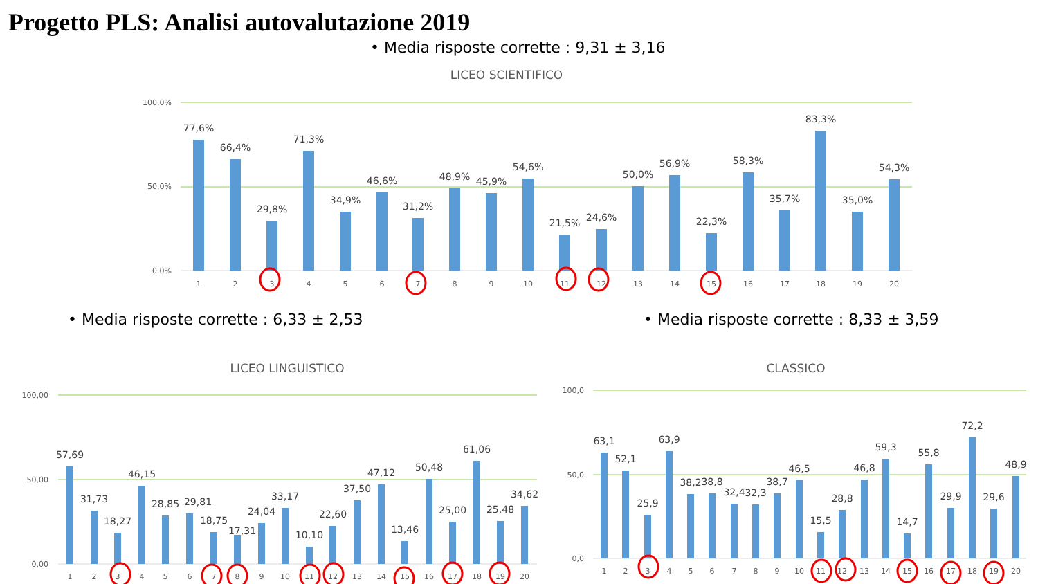Progetto PLS: Analisi autovalutazione 2019
• Media risposte corrette : 9,31 ± 3,16
LICEO SCIENTIFICO
100,0%
50,0%
0,0%
77,6%
1
66,4%
2
29,8%
3
71,3%
4
34,9%
5
46,6%
6
31,2%
7
48,9%
8
45,9%
9
54,6%
10
21,5%
11
24,6%
12
50,0%
13
56,9%
14
22,3%
15
58,3%
16
35,7%
17
83,3%
18
35,0%
19
54,3%
20
• Media risposte corrette : 6,33 ± 2,53
• Media risposte corrette : 8,33 ± 3,59
LICEO LINGUISTICO
100,00
50,00
0,00
57,69
1
31,73
2
18,27
3
46,15
4
28,85
5
29,81
6
18,75
7
17,31
8
24,04
9
33,17
10
10,10
11
22,60
12
37,50
13
47,12
14
13,46
15
50,48
16
25,00
17
61,06
18
25,48
19
34,62
20
CLASSICO
100,0
50,0
0,0
63,1
1
52,1
2
25,9
3
63,9
4
38,2
5
38,8
6
32,4
7
32,3
8
38,7
9
46,5
10
15,5
11
28,8
12
46,8
13
59,3
14
14,7
15
55,8
16
29,9
17
72,2
18
29,6
19
48,9
20